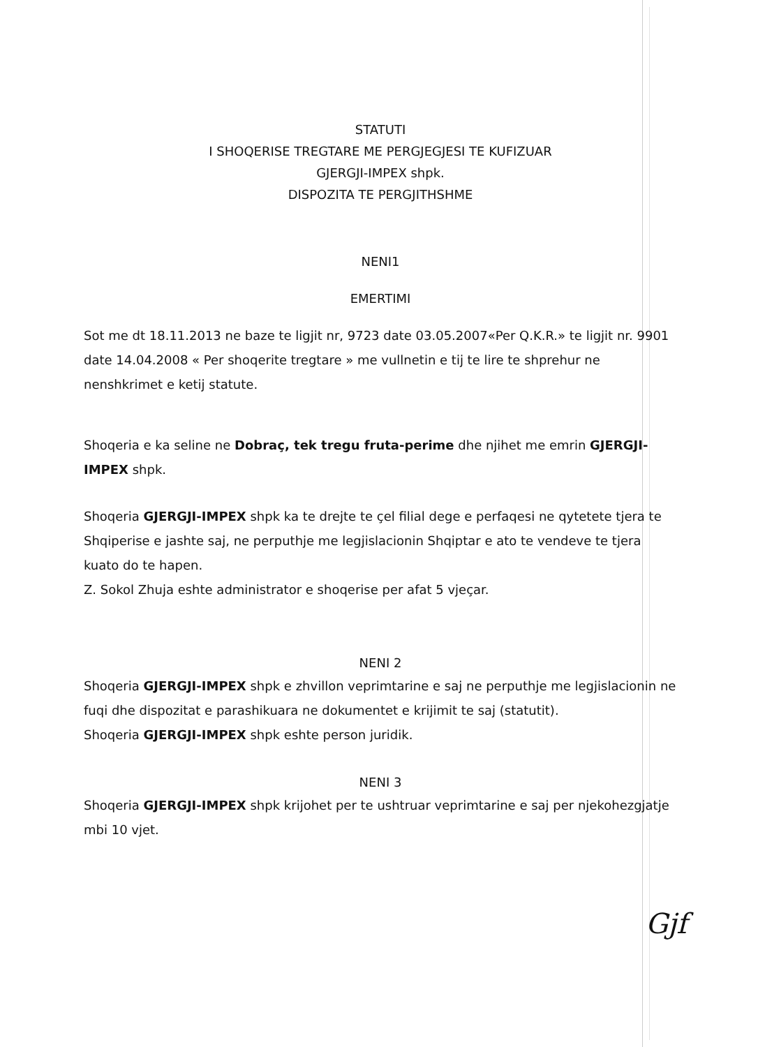STATUTI
I SHOQERISE TREGTARE ME PERGJEGJESI TE KUFIZUAR
GJERGJI-IMPEX shpk.
DISPOZITA TE PERGJITHSHME
NENI1
EMERTIMI
Sot me dt 18.11.2013 ne baze te ligjit nr, 9723 date 03.05.2007«Per Q.K.R.» te ligjit nr. 9901 date 14.04.2008 « Per shoqerite tregtare » me vullnetin e tij te lire te shprehur ne nenshkrimet e ketij statute.
Shoqeria e ka seline ne Dobraç, tek tregu fruta-perime dhe njihet me emrin GJERGJI-IMPEX shpk.
Shoqeria GJERGJI-IMPEX shpk ka te drejte te çel filial dege e perfaqesi ne qytetete tjera te Shqiperise e jashte saj, ne perputhje me legjislacionin Shqiptar e ato te vendeve te tjera kuato do te hapen.
Z. Sokol Zhuja eshte administrator e shoqerise per afat 5 vjeçar.
NENI 2
Shoqeria GJERGJI-IMPEX shpk e zhvillon veprimtarine e saj ne perputhje me legjislacionin ne fuqi dhe dispozitat e parashikuara ne dokumentet e krijimit te saj (statutit).
Shoqeria GJERGJI-IMPEX shpk eshte person juridik.
NENI 3
Shoqeria GJERGJI-IMPEX shpk krijohet per te ushtruar veprimtarine e saj per njekohezgjatje mbi 10 vjet.
Gjf